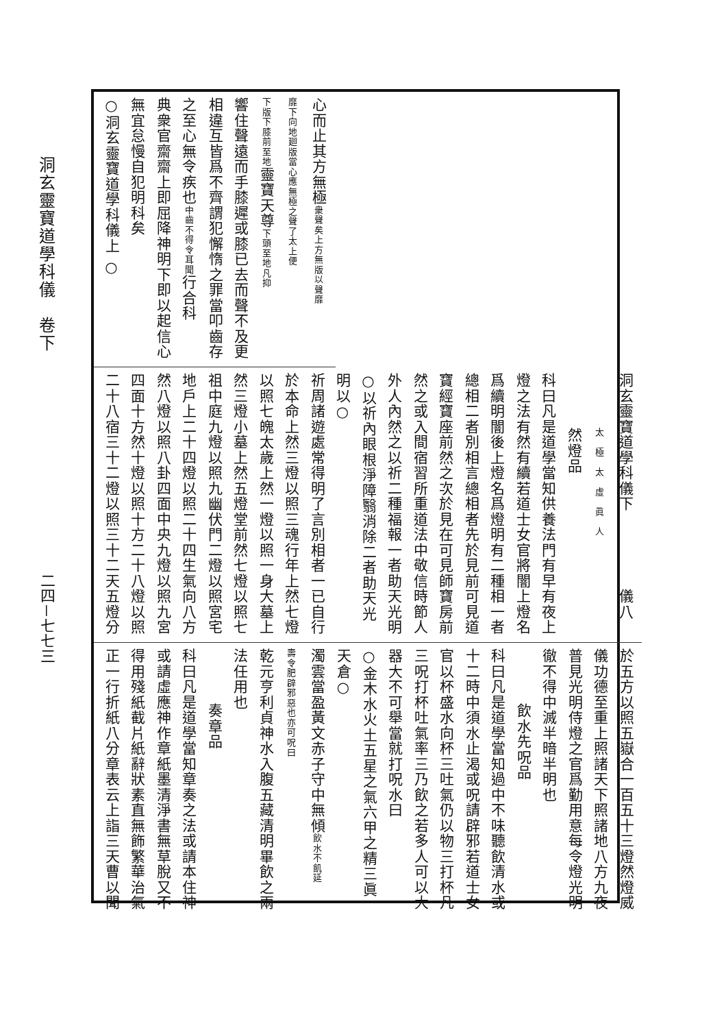洞玄靈寶道學科儀　卷下
二四－七七三
心而止其方無極衆聲矣上方無版以聲靡
靡下向地廻版當心應無極之聲了太上便
下版下膝前至地靈寶天尊下頭至地凡抑
響住聲遠而手膝遲或膝已去而聲不及更
相違互皆爲不齊謂犯懈惰之罪當叩齒存
之至心無令疾也中齒不得令耳聞行合科
典衆官齋齋上即屈降神明下即以起信心
無宜怠慢自犯明科矣
○洞玄靈寶道學科儀上 ○
洞玄靈寶道學科儀下　　　　　儀八
太　極　太　虛　眞　人
然燈品
科曰凡是道學當知供養法門有早有夜上
燈之法有然有續若道士女官將闇上燈名
爲續明闇後上燈名爲燈明有二種相一者
總相二者別相言總相者先於見前可見道
寶經寶座前然之次於見在可見師寶房前
然之或入間宿習所重道法中敬信時節人
外人內然之以祈二種福報一者助天光明
○以祈內眼根淨障翳消除二者助天光明以○
祈周諸遊處常得明了言別相者一已自行
於本命上然三燈以照三魂行年上然七燈
以照七魄太歲上然一燈以照一身大墓上
然三燈小墓上然五燈堂前然七燈以照七
祖中庭九燈以照九幽伏門二燈以照宮宅
地戶上二十四燈以照二十四生氣向八方
然八燈以照八卦四面中央九燈以照九宮
四面十方然十燈以照十方二十八燈以照
二十八宿三十二燈以照三十二天五燈分
於五方以照五嶽合一百五十三燈然燈威
儀功德至重上照諸天下照諸地八方九夜
普見光明侍燈之官爲勤用意每令燈光明
徹不得中滅半暗半明也
飲水先呪品
科曰凡是道學當知過中不味聽飲清水或
十二時中須水止渴或呪請辟邪若道士女
官以杯盛水向杯三吐氣仍以物三打杯凡
三呪打杯吐氣率三乃飲之若多人可以大
器大不可舉當就打呪水曰
○金木水火土五星之氣六甲之精三眞天倉○
濁雲當盈黃文赤子守中無傾飲水不飢延
壽令肥辟邪惡也亦可呪曰
乾元亨利貞神水入腹五藏清明畢飲之兩
法任用也
奏章品
科曰凡是道學當知章奏之法或請本住神
或請虛應神作章紙墨清淨書無草脫又不
得用殘紙截片紙辭狀素直無飾繁華治氣
正一行折紙八分章表云上詣三天曹以聞